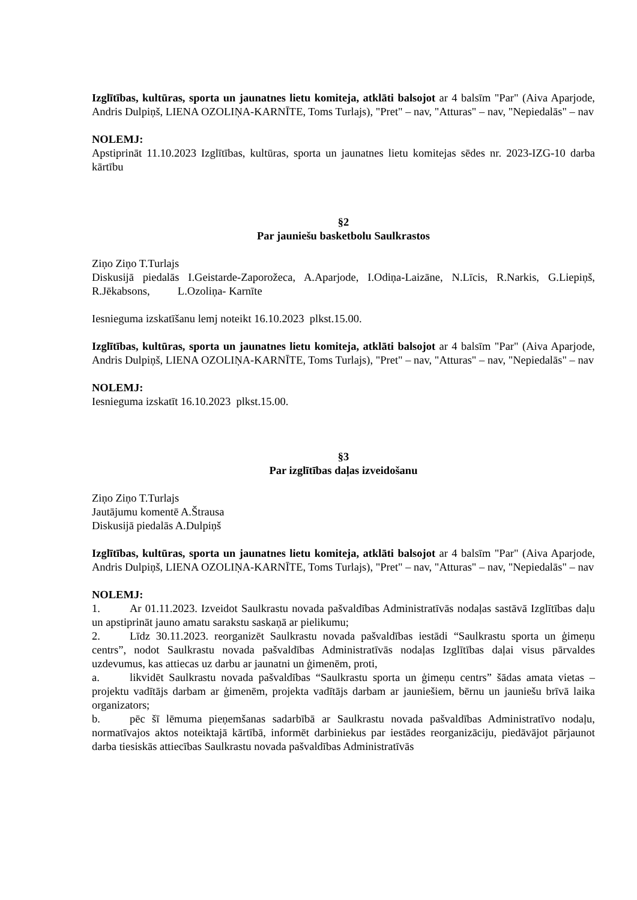Izglītības, kultūras, sporta un jaunatnes lietu komiteja, atklāti balsojot ar 4 balsīm "Par" (Aiva Aparjode, Andris Dulpiņš, LIENA OZOLIŅA-KARNĪTE, Toms Turlajs), "Pret" – nav, "Atturas" – nav, "Nepiedalās" – nav
NOLEMJ:
Apstiprināt 11.10.2023 Izglītības, kultūras, sporta un jaunatnes lietu komitejas sēdes nr. 2023-IZG-10 darba kārtību
§2
Par jauniešu basketbolu Saulkrastos
Ziņo Ziņo T.Turlajs
Diskusijā piedalās I.Geistarde-Zaporožeca, A.Aparjode, I.Odiņa-Laizāne, N.Līcis, R.Narkis, G.Liepiņš, R.Jēkabsons, L.Ozoliņa- Karnīte
Iesnieguma izskatīšanu lemj noteikt 16.10.2023 plkst.15.00.
Izglītības, kultūras, sporta un jaunatnes lietu komiteja, atklāti balsojot ar 4 balsīm "Par" (Aiva Aparjode, Andris Dulpiņš, LIENA OZOLIŅA-KARNĪTE, Toms Turlajs), "Pret" – nav, "Atturas" – nav, "Nepiedalās" – nav
NOLEMJ:
Iesnieguma izskatīt 16.10.2023 plkst.15.00.
§3
Par izglītības daļas izveidošanu
Ziņo Ziņo T.Turlajs
Jautājumu komentē A.Štrausa
Diskusijā piedalās A.Dulpiņš
Izglītības, kultūras, sporta un jaunatnes lietu komiteja, atklāti balsojot ar 4 balsīm "Par" (Aiva Aparjode, Andris Dulpiņš, LIENA OZOLIŅA-KARNĪTE, Toms Turlajs), "Pret" – nav, "Atturas" – nav, "Nepiedalās" – nav
NOLEMJ:
1. Ar 01.11.2023. Izveidot Saulkrastu novada pašvaldības Administratīvās nodaļas sastāvā Izglītības daļu un apstiprināt jauno amatu sarakstu saskaņā ar pielikumu;
2. Līdz 30.11.2023. reorganizēt Saulkrastu novada pašvaldības iestādi “Saulkrastu sporta un ģimeņu centrs”, nodot Saulkrastu novada pašvaldības Administratīvās nodaļas Izglītības daļai visus pārvaldes uzdevumus, kas attiecas uz darbu ar jaunatni un ģimenēm, proti,
a. likvidēt Saulkrastu novada pašvaldības “Saulkrastu sporta un ģimeņu centrs” šādas amata vietas – projektu vadītājs darbam ar ģimenēm, projekta vadītājs darbam ar jauniešiem, bērnu un jauniešu brīvā laika organizators;
b. pēc šī lēmuma pieņemšanas sadarbībā ar Saulkrastu novada pašvaldības Administratīvo nodaļu, normatīvajos aktos noteiktajā kārtībā, informēt darbiniekus par iestādes reorganizāciju, piedāvājot pārjaunot darba tiesiskās attiecības Saulkrastu novada pašvaldības Administratīvās